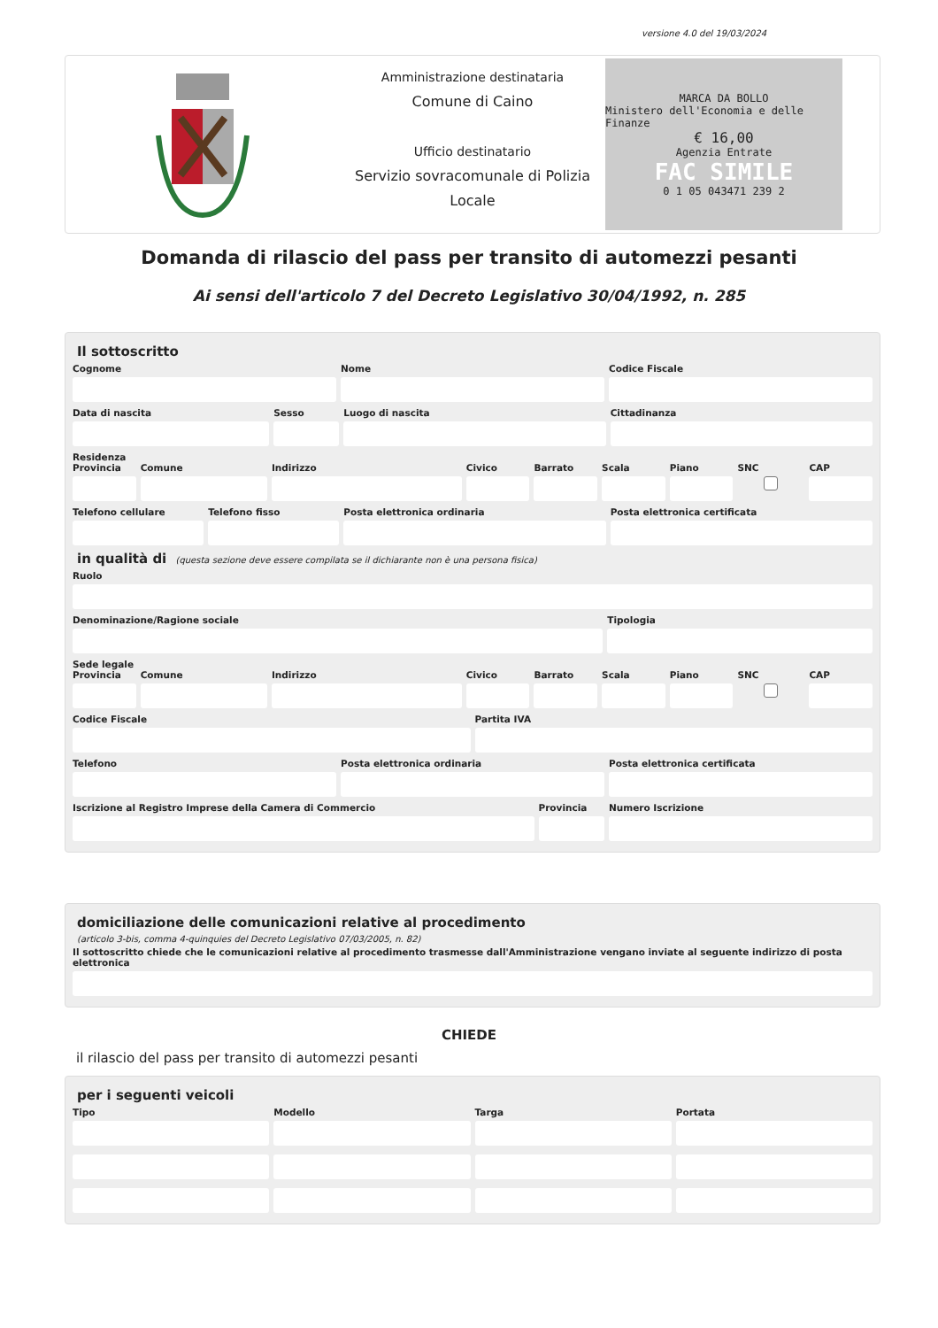versione 4.0 del 19/03/2024
Amministrazione destinataria
Comune di Caino
Ufficio destinatario
Servizio sovracomunale di Polizia Locale
MARCA DA BOLLO
Ministero dell'Economia e delle Finanze
€ 16,00
Agenzia Entrate
FAC SIMILE
0 1 05 043471 239 2
Domanda di rilascio del pass per transito di automezzi pesanti
Ai sensi dell'articolo 7 del Decreto Legislativo 30/04/1992, n. 285
Il sottoscritto
Cognome Nome Codice Fiscale
Data di nascita Sesso Luogo di nascita Cittadinanza
Residenza
Provincia Comune Indirizzo Civico Barrato Scala Piano SNC CAP
Telefono cellulare Telefono fisso Posta elettronica ordinaria Posta elettronica certificata
in qualità di (questa sezione deve essere compilata se il dichiarante non è una persona fisica)
Ruolo
Denominazione/Ragione sociale Tipologia
Sede legale
Provincia Comune Indirizzo Civico Barrato Scala Piano SNC CAP
Codice Fiscale Partita IVA
Telefono Posta elettronica ordinaria Posta elettronica certificata
Iscrizione al Registro Imprese della Camera di Commercio
Provincia Numero Iscrizione
domiciliazione delle comunicazioni relative al procedimento
(articolo 3-bis, comma 4-quinquies del Decreto Legislativo 07/03/2005, n. 82)
Il sottoscritto chiede che le comunicazioni relative al procedimento trasmesse dall'Amministrazione vengano inviate al seguente indirizzo di posta elettronica
CHIEDE
il rilascio del pass per transito di automezzi pesanti
per i seguenti veicoli
Tipo Modello Targa Portata